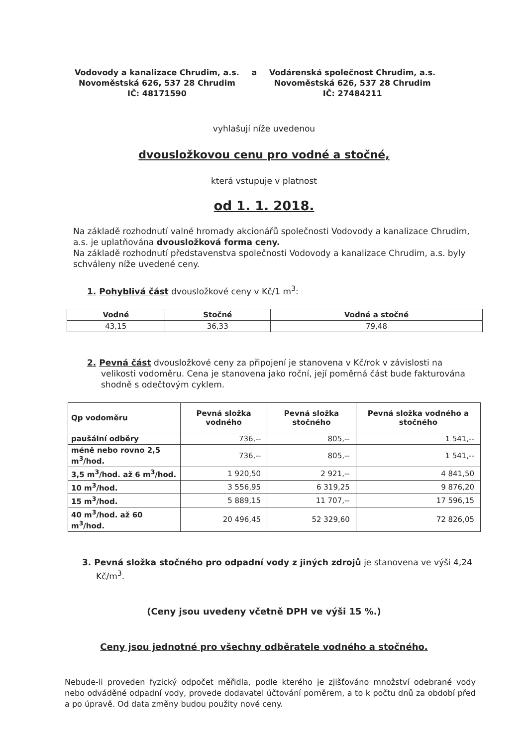Vodovody a kanalizace Chrudim, a.s.
Novoměstská 626, 537 28 Chrudim
IČ: 48171590
a Vodárenská společnost Chrudim, a.s.
Novoměstská 626, 537 28 Chrudim
IČ: 27484211
vyhlašují níže uvedenou
dvousložkovou cenu pro vodné a stočné,
která vstupuje v platnost
od 1. 1. 2018.
Na základě rozhodnutí valné hromady akcionářů společnosti Vodovody a kanalizace Chrudim, a.s. je uplatňována dvousložková forma ceny.
Na základě rozhodnutí představenstva společnosti Vodovody a kanalizace Chrudim, a.s. byly schváleny níže uvedené ceny.
1. Pohyblivá část dvousložkové ceny v Kč/1 m<sup>3</sup>:
| Vodné | Stočné | Vodné a stočné |
| --- | --- | --- |
| 43,15 | 36,33 | 79,48 |
2. Pevná část dvousložkové ceny za připojení je stanovena v Kč/rok v závislosti na velikosti vodoměru. Cena je stanovena jako roční, její poměrná část bude fakturována shodně s odečtovým cyklem.
| Qp vodoměru | Pevná složka vodného | Pevná složka stočného | Pevná složka vodného a stočného |
| --- | --- | --- | --- |
| paušální odběry | 736,-- | 805,-- | 1 541,-- |
| méně nebo rovno 2,5 m<sup>3</sup>/hod. | 736,-- | 805,-- | 1 541,-- |
| 3,5 m<sup>3</sup>/hod. až 6 m<sup>3</sup>/hod. | 1 920,50 | 2 921,-- | 4 841,50 |
| 10 m<sup>3</sup>/hod. | 3 556,95 | 6 319,25 | 9 876,20 |
| 15 m<sup>3</sup>/hod. | 5 889,15 | 11 707,-- | 17 596,15 |
| 40 m<sup>3</sup>/hod. až 60 m<sup>3</sup>/hod. | 20 496,45 | 52 329,60 | 72 826,05 |
3. Pevná složka stočného pro odpadní vody z jiných zdrojů je stanovena ve výši 4,24 Kč/m<sup>3</sup>.
(Ceny jsou uvedeny včetně DPH ve výši 15 %.)
Ceny jsou jednotné pro všechny odběratele vodného a stočného.
Nebude-li proveden fyzický odpočet měřidla, podle kterého je zjišťováno množství odebrané vody nebo odváděné odpadní vody, provede dodavatel účtování poměrem, a to k počtu dnů za období před a po úpravě. Od data změny budou použity nové ceny.